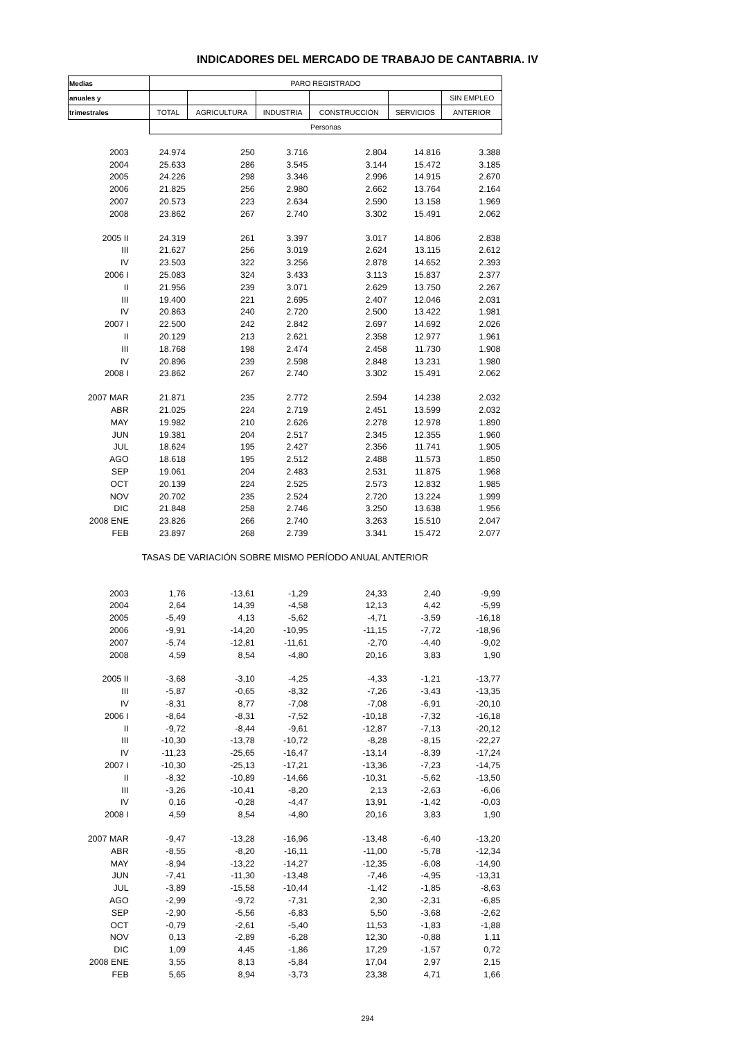INDICADORES DEL MERCADO DE TRABAJO DE CANTABRIA. IV
| Medias | PARO REGISTRADO | | | | | |
| --- | --- | --- | --- | --- | --- | --- |
| anuales y | | | | | | SIN EMPLEO |
| trimestrales | TOTAL | AGRICULTURA | INDUSTRIA | CONSTRUCCIÓN | SERVICIOS | ANTERIOR |
| | Personas | | | | | |
| 2003 | 24.974 | 250 | 3.716 | 2.804 | 14.816 | 3.388 |
| 2004 | 25.633 | 286 | 3.545 | 3.144 | 15.472 | 3.185 |
| 2005 | 24.226 | 298 | 3.346 | 2.996 | 14.915 | 2.670 |
| 2006 | 21.825 | 256 | 2.980 | 2.662 | 13.764 | 2.164 |
| 2007 | 20.573 | 223 | 2.634 | 2.590 | 13.158 | 1.969 |
| 2008 | 23.862 | 267 | 2.740 | 3.302 | 15.491 | 2.062 |
| 2005 II | 24.319 | 261 | 3.397 | 3.017 | 14.806 | 2.838 |
| III | 21.627 | 256 | 3.019 | 2.624 | 13.115 | 2.612 |
| IV | 23.503 | 322 | 3.256 | 2.878 | 14.652 | 2.393 |
| 2006 I | 25.083 | 324 | 3.433 | 3.113 | 15.837 | 2.377 |
| II | 21.956 | 239 | 3.071 | 2.629 | 13.750 | 2.267 |
| III | 19.400 | 221 | 2.695 | 2.407 | 12.046 | 2.031 |
| IV | 20.863 | 240 | 2.720 | 2.500 | 13.422 | 1.981 |
| 2007 I | 22.500 | 242 | 2.842 | 2.697 | 14.692 | 2.026 |
| II | 20.129 | 213 | 2.621 | 2.358 | 12.977 | 1.961 |
| III | 18.768 | 198 | 2.474 | 2.458 | 11.730 | 1.908 |
| IV | 20.896 | 239 | 2.598 | 2.848 | 13.231 | 1.980 |
| 2008 I | 23.862 | 267 | 2.740 | 3.302 | 15.491 | 2.062 |
| 2007 MAR | 21.871 | 235 | 2.772 | 2.594 | 14.238 | 2.032 |
| ABR | 21.025 | 224 | 2.719 | 2.451 | 13.599 | 2.032 |
| MAY | 19.982 | 210 | 2.626 | 2.278 | 12.978 | 1.890 |
| JUN | 19.381 | 204 | 2.517 | 2.345 | 12.355 | 1.960 |
| JUL | 18.624 | 195 | 2.427 | 2.356 | 11.741 | 1.905 |
| AGO | 18.618 | 195 | 2.512 | 2.488 | 11.573 | 1.850 |
| SEP | 19.061 | 204 | 2.483 | 2.531 | 11.875 | 1.968 |
| OCT | 20.139 | 224 | 2.525 | 2.573 | 12.832 | 1.985 |
| NOV | 20.702 | 235 | 2.524 | 2.720 | 13.224 | 1.999 |
| DIC | 21.848 | 258 | 2.746 | 3.250 | 13.638 | 1.956 |
| 2008 ENE | 23.826 | 266 | 2.740 | 3.263 | 15.510 | 2.047 |
| FEB | 23.897 | 268 | 2.739 | 3.341 | 15.472 | 2.077 |
| TASAS DE VARIACIÓN SOBRE MISMO PERÍODO ANUAL ANTERIOR | | | | | | |
| 2003 | 1,76 | -13,61 | -1,29 | 24,33 | 2,40 | -9,99 |
| 2004 | 2,64 | 14,39 | -4,58 | 12,13 | 4,42 | -5,99 |
| 2005 | -5,49 | 4,13 | -5,62 | -4,71 | -3,59 | -16,18 |
| 2006 | -9,91 | -14,20 | -10,95 | -11,15 | -7,72 | -18,96 |
| 2007 | -5,74 | -12,81 | -11,61 | -2,70 | -4,40 | -9,02 |
| 2008 | 4,59 | 8,54 | -4,80 | 20,16 | 3,83 | 1,90 |
| 2005 II | -3,68 | -3,10 | -4,25 | -4,33 | -1,21 | -13,77 |
| III | -5,87 | -0,65 | -8,32 | -7,26 | -3,43 | -13,35 |
| IV | -8,31 | 8,77 | -7,08 | -7,08 | -6,91 | -20,10 |
| 2006 I | -8,64 | -8,31 | -7,52 | -10,18 | -7,32 | -16,18 |
| II | -9,72 | -8,44 | -9,61 | -12,87 | -7,13 | -20,12 |
| III | -10,30 | -13,78 | -10,72 | -8,28 | -8,15 | -22,27 |
| IV | -11,23 | -25,65 | -16,47 | -13,14 | -8,39 | -17,24 |
| 2007 I | -10,30 | -25,13 | -17,21 | -13,36 | -7,23 | -14,75 |
| II | -8,32 | -10,89 | -14,66 | -10,31 | -5,62 | -13,50 |
| III | -3,26 | -10,41 | -8,20 | 2,13 | -2,63 | -6,06 |
| IV | 0,16 | -0,28 | -4,47 | 13,91 | -1,42 | -0,03 |
| 2008 I | 4,59 | 8,54 | -4,80 | 20,16 | 3,83 | 1,90 |
| 2007 MAR | -9,47 | -13,28 | -16,96 | -13,48 | -6,40 | -13,20 |
| ABR | -8,55 | -8,20 | -16,11 | -11,00 | -5,78 | -12,34 |
| MAY | -8,94 | -13,22 | -14,27 | -12,35 | -6,08 | -14,90 |
| JUN | -7,41 | -11,30 | -13,48 | -7,46 | -4,95 | -13,31 |
| JUL | -3,89 | -15,58 | -10,44 | -1,42 | -1,85 | -8,63 |
| AGO | -2,99 | -9,72 | -7,31 | 2,30 | -2,31 | -6,85 |
| SEP | -2,90 | -5,56 | -6,83 | 5,50 | -3,68 | -2,62 |
| OCT | -0,79 | -2,61 | -5,40 | 11,53 | -1,83 | -1,88 |
| NOV | 0,13 | -2,89 | -6,28 | 12,30 | -0,88 | 1,11 |
| DIC | 1,09 | 4,45 | -1,86 | 17,29 | -1,57 | 0,72 |
| 2008 ENE | 3,55 | 8,13 | -5,84 | 17,04 | 2,97 | 2,15 |
| FEB | 5,65 | 8,94 | -3,73 | 23,38 | 4,71 | 1,66 |
294